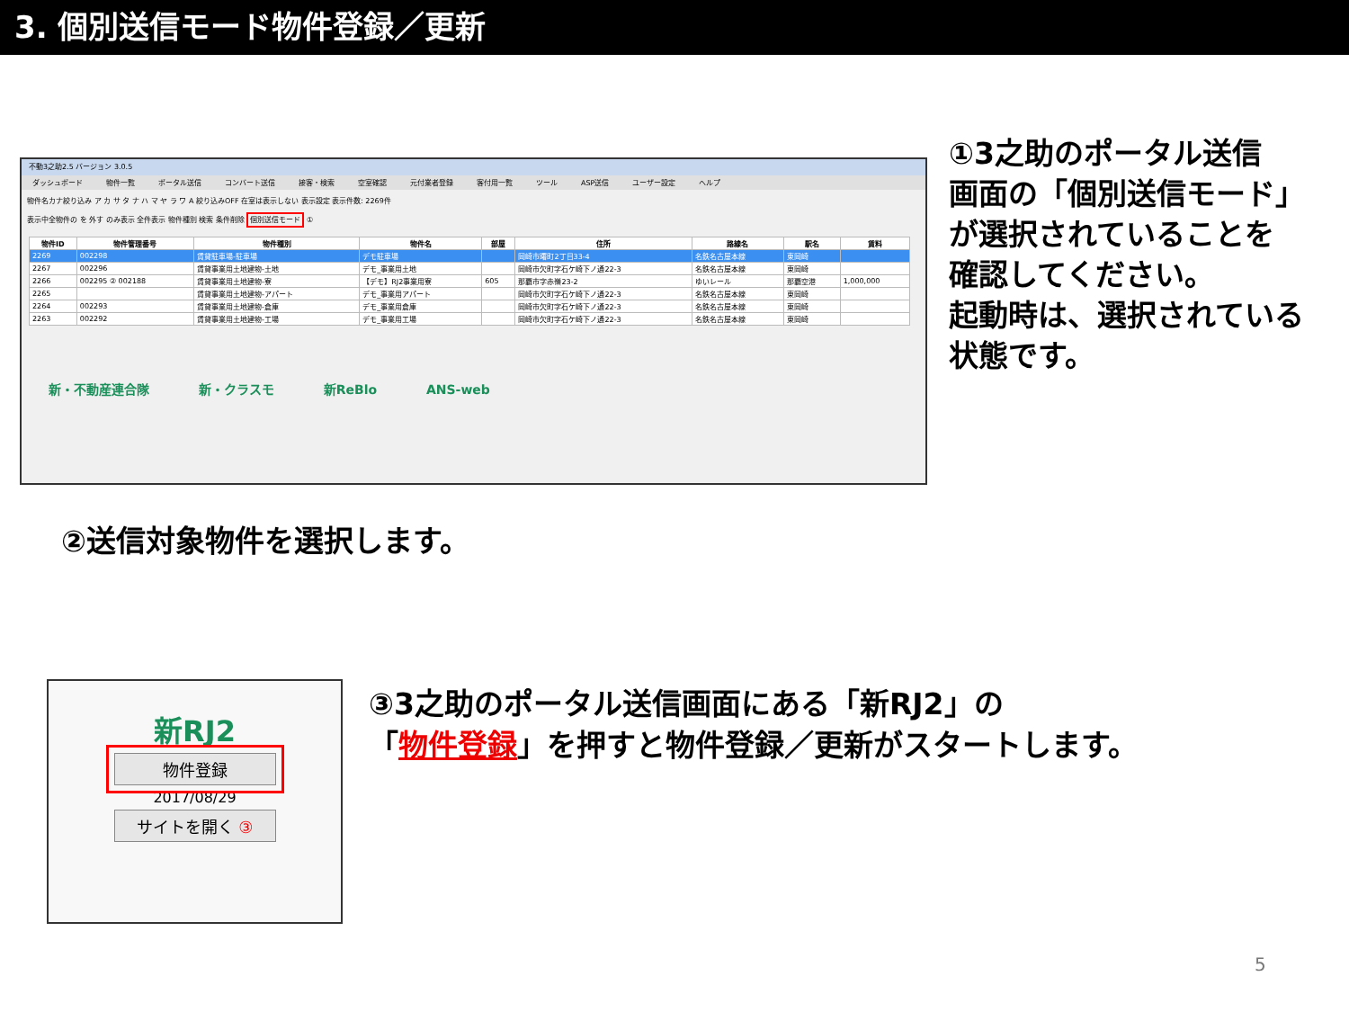3. 個別送信モード物件登録／更新
不動3之助2.5 バージョン 3.0.5
ダッシュボード 物件一覧 ポータル送信 コンバート送信 接客・検索 空室確認 元付業者登録 客付用一覧 ツール ASP送信 ユーザー設定 ヘルプ
物件名カナ絞り込み ア カ サ タ ナ ハ マ ヤ ラ ワ A 絞り込みOFF 在室は表示しない 表示設定 表示件数: 2269件
表示中全物件の を 外す のみ表示 全件表示 物件種別 検索 条件削除 個別送信モード ①
| 物件ID | 物件管理番号 | 物件種別 | 物件名 | 部屋 | 住所 | 路線名 | 駅名 | 賃料 |
| --- | --- | --- | --- | --- | --- | --- | --- | --- |
| 2269 | 002298 | 賃貸駐車場-駐車場 | デモ駐車場 | | 岡崎市曙町2丁目33-4 | 名鉄名古屋本線 | 東岡崎 | |
| 2267 | 002296 | 賃貸事業用土地建物-土地 | デモ_事業用土地 | | 岡崎市欠町字石ケ崎下ノ通22-3 | 名鉄名古屋本線 | 東岡崎 | |
| 2266 | 002295 ② 002188 | 賃貸事業用土地建物-寮 | 【デモ】RJ2事業用寮 | 605 | 那覇市字赤嶺23-2 | ゆいレール | 那覇空港 | 1,000,000 |
| 2265 | | 賃貸事業用土地建物-アパート | デモ_事業用アパート | | 岡崎市欠町字石ケ崎下ノ通22-3 | 名鉄名古屋本線 | 東岡崎 | |
| 2264 | 002293 | 賃貸事業用土地建物-倉庫 | デモ_事業用倉庫 | | 岡崎市欠町字石ケ崎下ノ通22-3 | 名鉄名古屋本線 | 東岡崎 | |
| 2263 | 002292 | 賃貸事業用土地建物-工場 | デモ_事業用工場 | | 岡崎市欠町字石ケ崎下ノ通22-3 | 名鉄名古屋本線 | 東岡崎 | |
新・不動産連合隊 新・クラスモ 新ReBlo ANS-web
①3之助のポータル送信
画面の「個別送信モード」
が選択されていることを
確認してください。
起動時は、選択されている
状態です。
②送信対象物件を選択します。
新RJ2
物件登録
2017/08/29
サイトを開く ③
③3之助のポータル送信画面にある「新RJ2」の
「物件登録」を押すと物件登録／更新がスタートします。
5